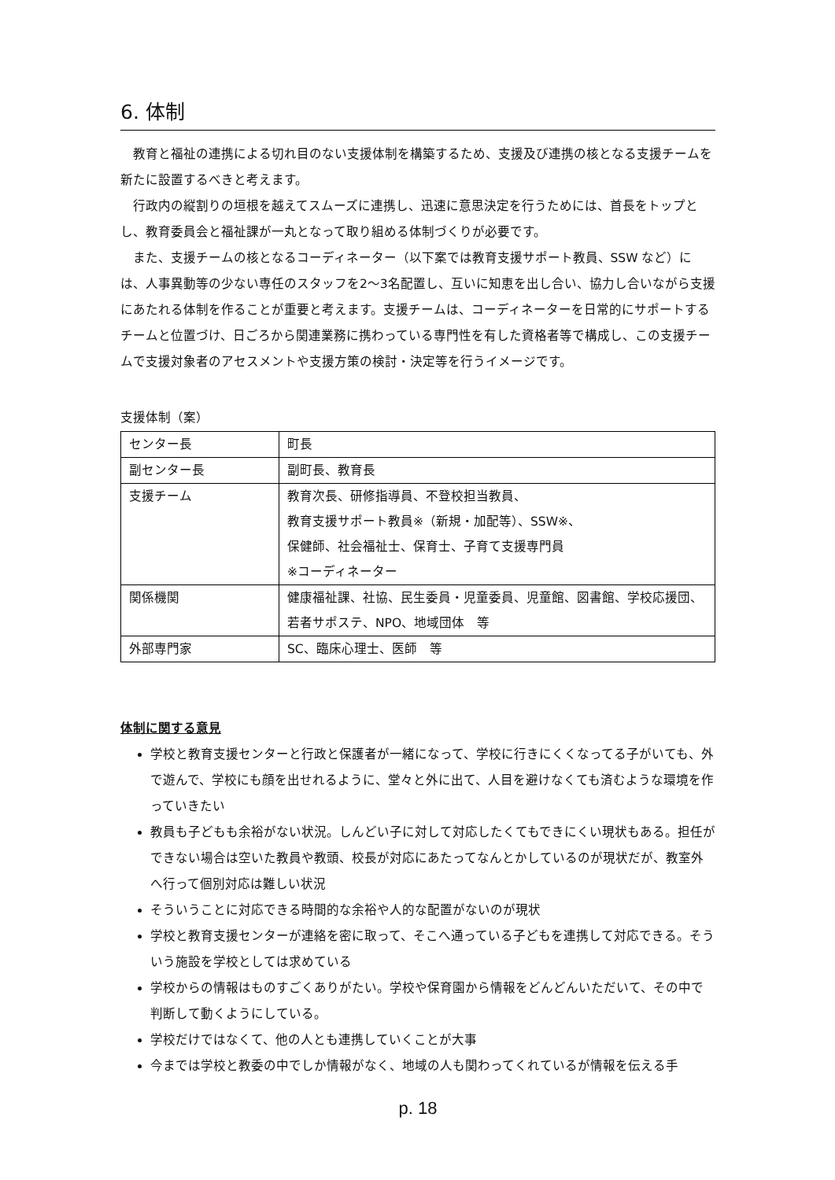6. 体制
教育と福祉の連携による切れ目のない支援体制を構築するため、支援及び連携の核となる支援チームを新たに設置するべきと考えます。
行政内の縦割りの垣根を越えてスムーズに連携し、迅速に意思決定を行うためには、首長をトップとし、教育委員会と福祉課が一丸となって取り組める体制づくりが必要です。
また、支援チームの核となるコーディネーター（以下案では教育支援サポート教員、SSW など）には、人事異動等の少ない専任のスタッフを2～3名配置し、互いに知恵を出し合い、協力し合いながら支援にあたれる体制を作ることが重要と考えます。支援チームは、コーディネーターを日常的にサポートするチームと位置づけ、日ごろから関連業務に携わっている専門性を有した資格者等で構成し、この支援チームで支援対象者のアセスメントや支援方策の検討・決定等を行うイメージです。
支援体制（案）
| センター長 | 町長 |
| 副センター長 | 副町長、教育長 |
| 支援チーム | 教育次長、研修指導員、不登校担当教員、 教育支援サポート教員※（新規・加配等）、SSW※、 保健師、社会福祉士、保育士、子育て支援専門員 ※コーディネーター |
| 関係機関 | 健康福祉課、社協、民生委員・児童委員、児童館、図書館、学校応援団、若者サポステ、NPO、地域団体 等 |
| 外部専門家 | SC、臨床心理士、医師 等 |
体制に関する意見
学校と教育支援センターと行政と保護者が一緒になって、学校に行きにくくなってる子がいても、外で遊んで、学校にも顔を出せれるように、堂々と外に出て、人目を避けなくても済むような環境を作っていきたい
教員も子どもも余裕がない状況。しんどい子に対して対応したくてもできにくい現状もある。担任ができない場合は空いた教員や教頭、校長が対応にあたってなんとかしているのが現状だが、教室外へ行って個別対応は難しい状況
そういうことに対応できる時間的な余裕や人的な配置がないのが現状
学校と教育支援センターが連絡を密に取って、そこへ通っている子どもを連携して対応できる。そういう施設を学校としては求めている
学校からの情報はものすごくありがたい。学校や保育園から情報をどんどんいただいて、その中で判断して動くようにしている。
学校だけではなくて、他の人とも連携していくことが大事
今までは学校と教委の中でしか情報がなく、地域の人も関わってくれているが情報を伝える手
p. 18